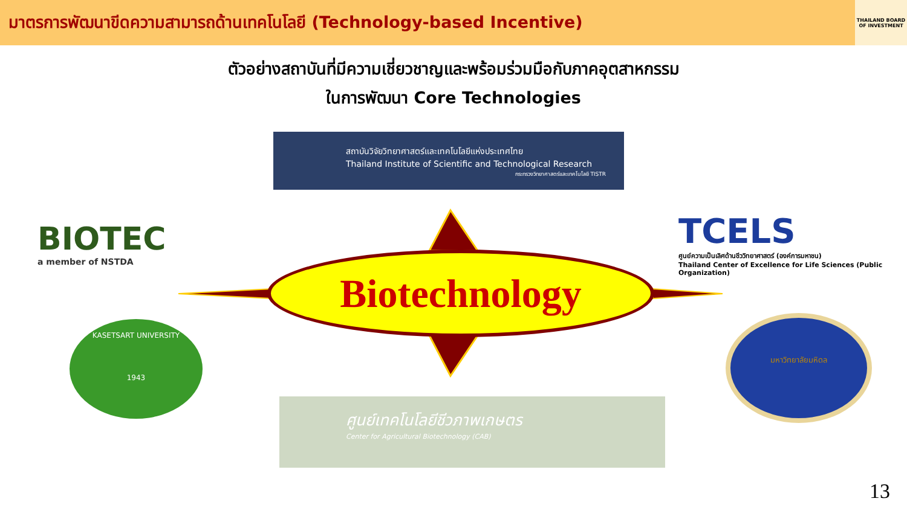มาตรการพัฒนาขีดความสามารถด้านเทคโนโลยี (Technology-based Incentive)
THAILAND BOARD OF INVESTMENT
ตัวอย่างสถาบันที่มีความเชี่ยวชาญและพร้อมร่วมมือกับภาคอุตสาหกรรม
ในการพัฒนา Core Technologies
สถาบันวิจัยวิทยาศาสตร์และเทคโนโลยีแห่งประเทศไทย
Thailand Institute of Scientific and Technological Research
กระทรวงวิทยาศาสตร์และเทคโนโลยี TISTR
BIOTEC
a member of NSTDA
TCELS
ศูนย์ความเป็นเลิศด้านชีววิทยาศาสตร์ (องค์การมหาชน)
Thailand Center of Excellence for Life Sciences (Public Organization)
Biotechnology
KASETSART UNIVERSITY
1943
มหาวิทยาลัยมหิดล
ศูนย์เทคโนโลยีชีวภาพเกษตร
Center for Agricultural Biotechnology (CAB)
13